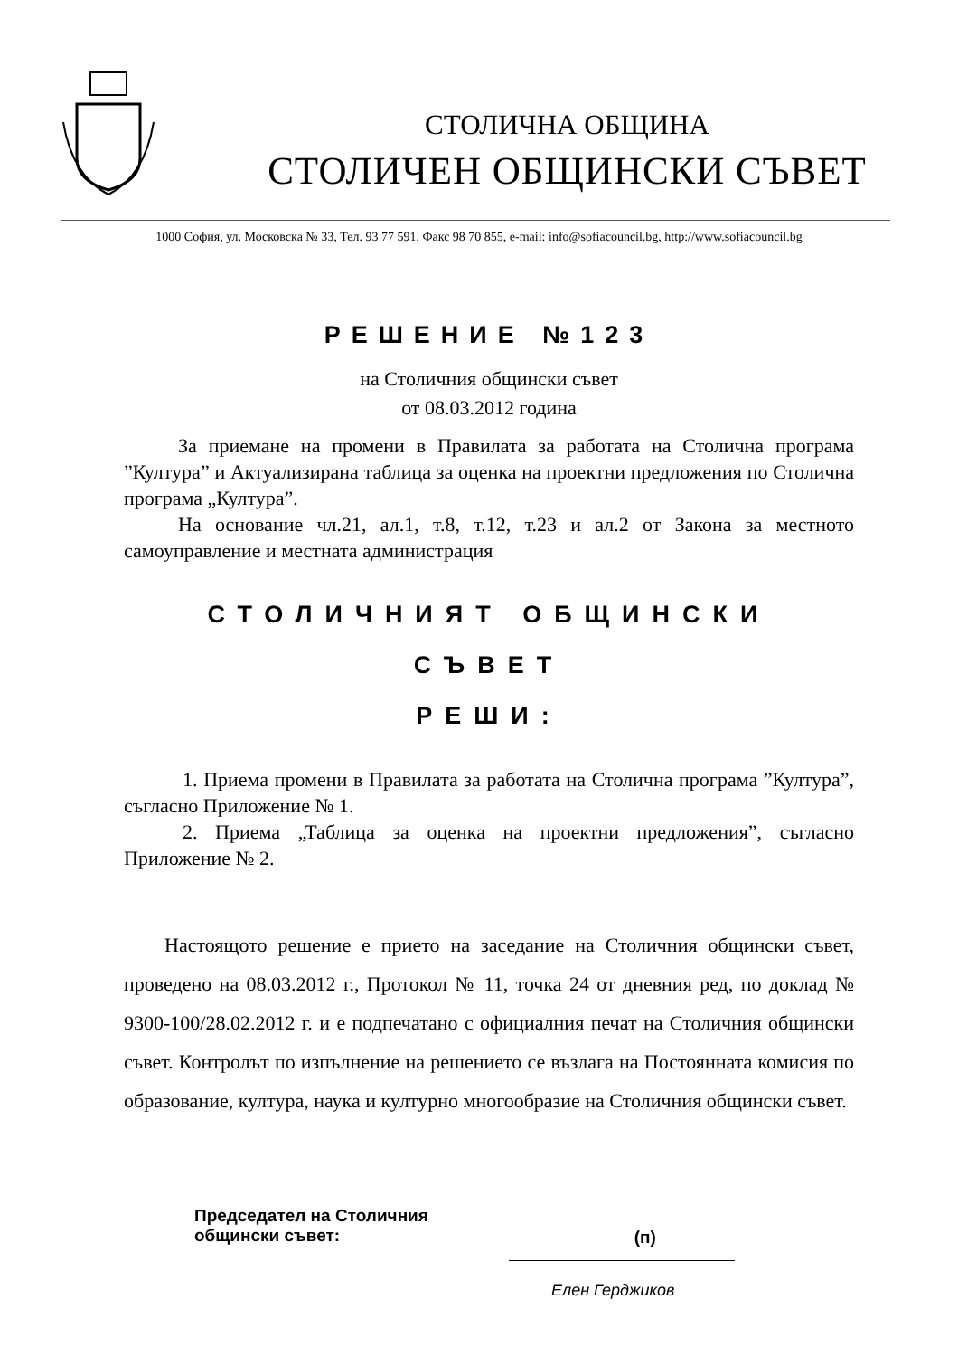СТОЛИЧНА ОБЩИНА
СТОЛИЧЕН ОБЩИНСКИ СЪВЕТ
1000 София, ул. Московска № 33, Тел. 93 77 591, Факс 98 70 855, e-mail: info@sofiacouncil.bg, http://www.sofiacouncil.bg
РЕШЕНИЕ №123
на Столичния общински съвет
от 08.03.2012 година
За приемане на промени в Правилата за работата на Столична програма ”Култура” и Актуализирана таблица за оценка на проектни предложения по Столична програма „Култура”.
На основание чл.21, ал.1, т.8, т.12, т.23 и ал.2 от Закона за местното самоуправление и местната администрация
СТОЛИЧНИЯТ ОБЩИНСКИ СЪВЕТ
РЕШИ:
1. Приема промени в Правилата за работата на Столична програма ”Култура”, съгласно Приложение № 1.
2. Приема „Таблица за оценка на проектни предложения”, съгласно Приложение № 2.
Настоящото решение е прието на заседание на Столичния общински съвет, проведено на 08.03.2012 г., Протокол № 11, точка 24 от дневния ред, по доклад № 9300-100/28.02.2012 г. и е подпечатано с официалния печат на Столичния общински съвет. Контролът по изпълнение на решението се възлага на Постоянната комисия по образование, култура, наука и културно многообразие на Столичния общински съвет.
Председател на Столичния
общински съвет:
(п)
Елен Герджиков